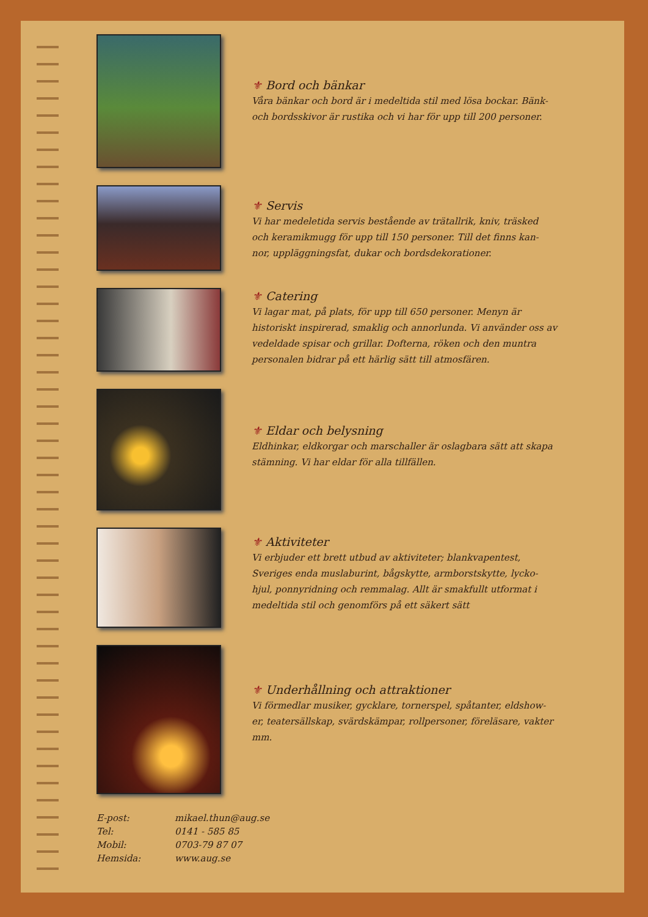⚜ Bord och bänkar
Våra bänkar och bord är i medeltida stil med lösa bockar. Bänk- och bordsskivor är rustika och vi har för upp till 200 personer.
⚜ Servis
Vi har medeletida servis bestående av trätallrik, kniv, träsked och keramikmugg för upp till 150 personer. Till det finns kan- nor, uppläggningsfat, dukar och bordsdekorationer.
⚜ Catering
Vi lagar mat, på plats, för upp till 650 personer. Menyn är historiskt inspirerad, smaklig och annorlunda. Vi använder oss av vedeldade spisar och grillar. Dofterna, röken och den muntra personalen bidrar på ett härlig sätt till atmosfären.
⚜ Eldar och belysning
Eldhinkar, eldkorgar och marschaller är oslagbara sätt att skapa stämning. Vi har eldar för alla tillfällen.
⚜ Aktiviteter
Vi erbjuder ett brett utbud av aktiviteter; blankvapentest, Sveriges enda muslaburint, bågskytte, armborstskytte, lycko- hjul, ponnyridning och remmalag. Allt är smakfullt utformat i medeltida stil och genomförs på ett säkert sätt
⚜ Underhållning och attraktioner
Vi förmedlar musiker, gycklare, tornerspel, spåtanter, eldshow- er, teatersällskap, svärdskämpar, rollpersoner, föreläsare, vakter mm.
| E-post: | mikael.thun@aug.se |
| Tel: | 0141 - 585 85 |
| Mobil: | 0703-79 87 07 |
| Hemsida: | www.aug.se |